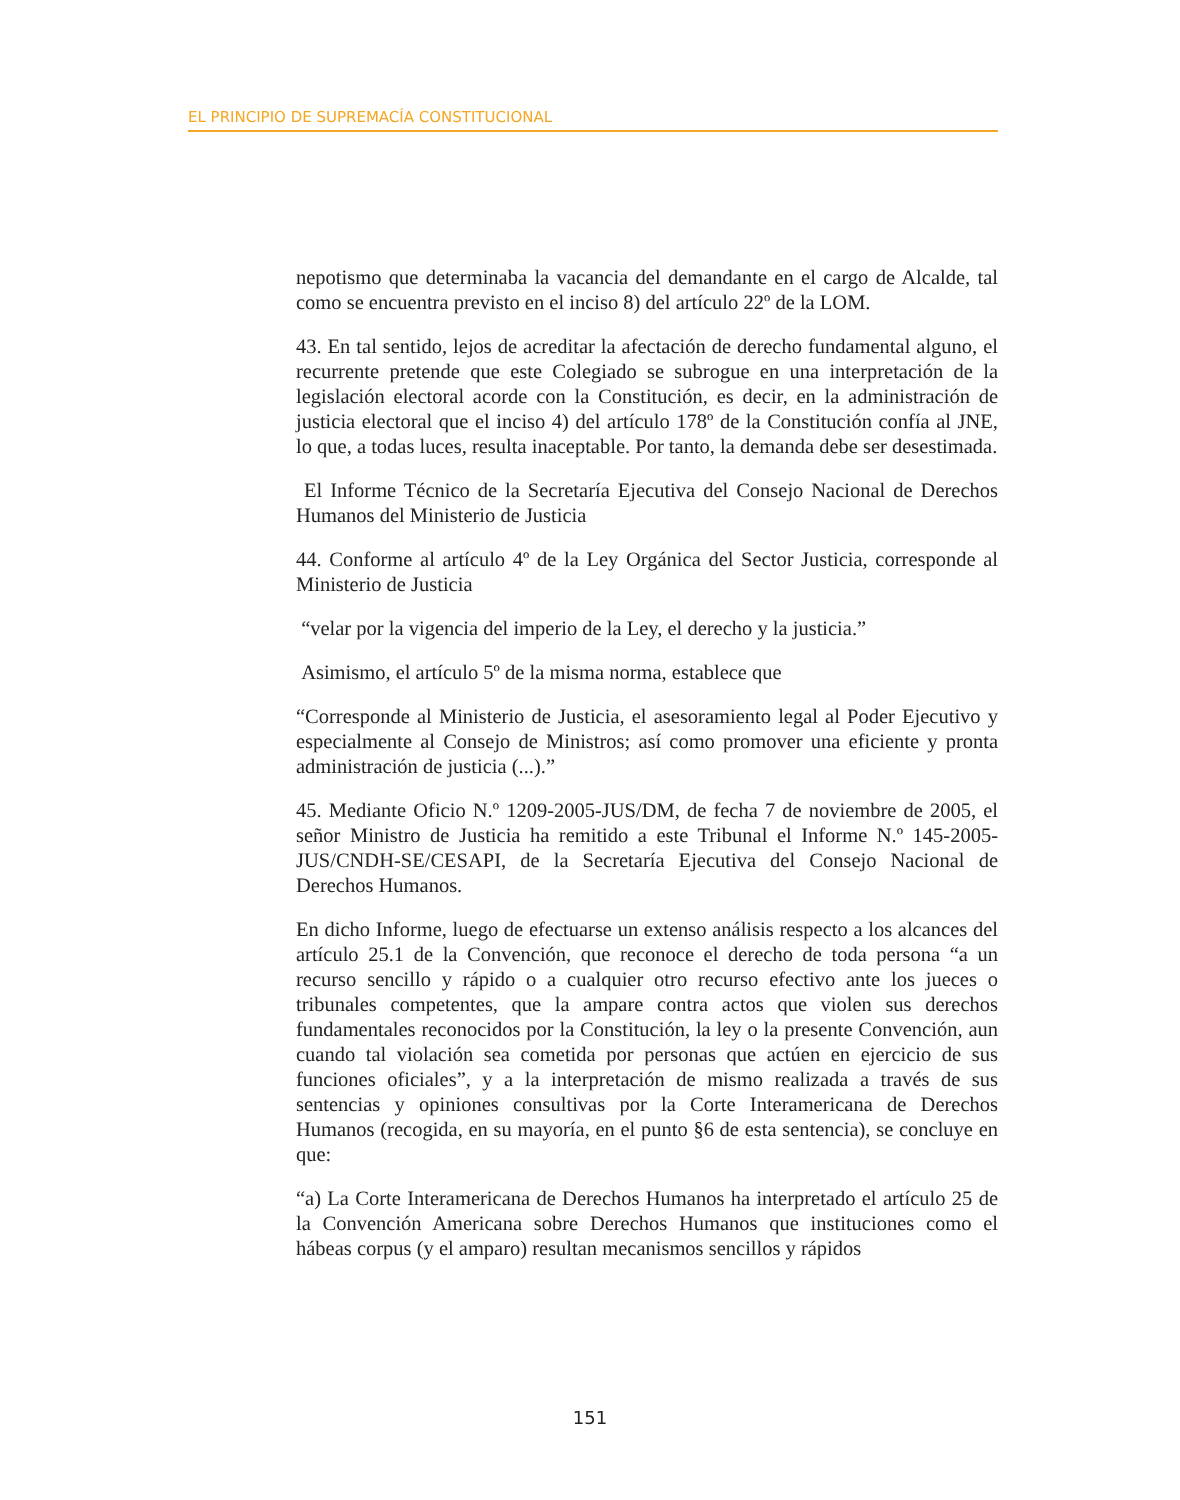EL PRINCIPIO DE SUPREMACÍA CONSTITUCIONAL
nepotismo que determinaba la vacancia del demandante en el cargo de Alcalde, tal como se encuentra previsto en el inciso 8) del artículo 22º de la LOM.
43. En tal sentido, lejos de acreditar la afectación de derecho fundamental alguno, el recurrente pretende que este Colegiado se subrogue en una interpretación de la legislación electoral acorde con la Constitución, es decir, en la administración de justicia electoral que el inciso 4) del artículo 178º de la Constitución confía al JNE, lo que, a todas luces, resulta inaceptable. Por tanto, la demanda debe ser desestimada.
El Informe Técnico de la Secretaría Ejecutiva del Consejo Nacional de Derechos Humanos del Ministerio de Justicia
44. Conforme al artículo 4º de la Ley Orgánica del Sector Justicia, corresponde al Ministerio de Justicia
“velar por la vigencia del imperio de la Ley, el derecho y la justicia.”
Asimismo, el artículo 5º de la misma norma, establece que
“Corresponde al Ministerio de Justicia, el asesoramiento legal al Poder Ejecutivo y especialmente al Consejo de Ministros; así como promover una eficiente y pronta administración de justicia (...).”
45. Mediante Oficio N.º 1209-2005-JUS/DM, de fecha 7 de noviembre de 2005, el señor Ministro de Justicia ha remitido a este Tribunal el Informe N.º 145-2005-JUS/CNDH-SE/CESAPI, de la Secretaría Ejecutiva del Consejo Nacional de Derechos Humanos.
En dicho Informe, luego de efectuarse un extenso análisis respecto a los alcances del artículo 25.1 de la Convención, que reconoce el derecho de toda persona “a un recurso sencillo y rápido o a cualquier otro recurso efectivo ante los jueces o tribunales competentes, que la ampare contra actos que violen sus derechos fundamentales reconocidos por la Constitución, la ley o la presente Convención, aun cuando tal violación sea cometida por personas que actúen en ejercicio de sus funciones oficiales”, y a la interpretación de mismo realizada a través de sus sentencias y opiniones consultivas por la Corte Interamericana de Derechos Humanos (recogida, en su mayoría, en el punto §6 de esta sentencia), se concluye en que:
“a) La Corte Interamericana de Derechos Humanos ha interpretado el artículo 25 de la Convención Americana sobre Derechos Humanos que instituciones como el hábeas corpus (y el amparo) resultan mecanismos sencillos y rápidos
151